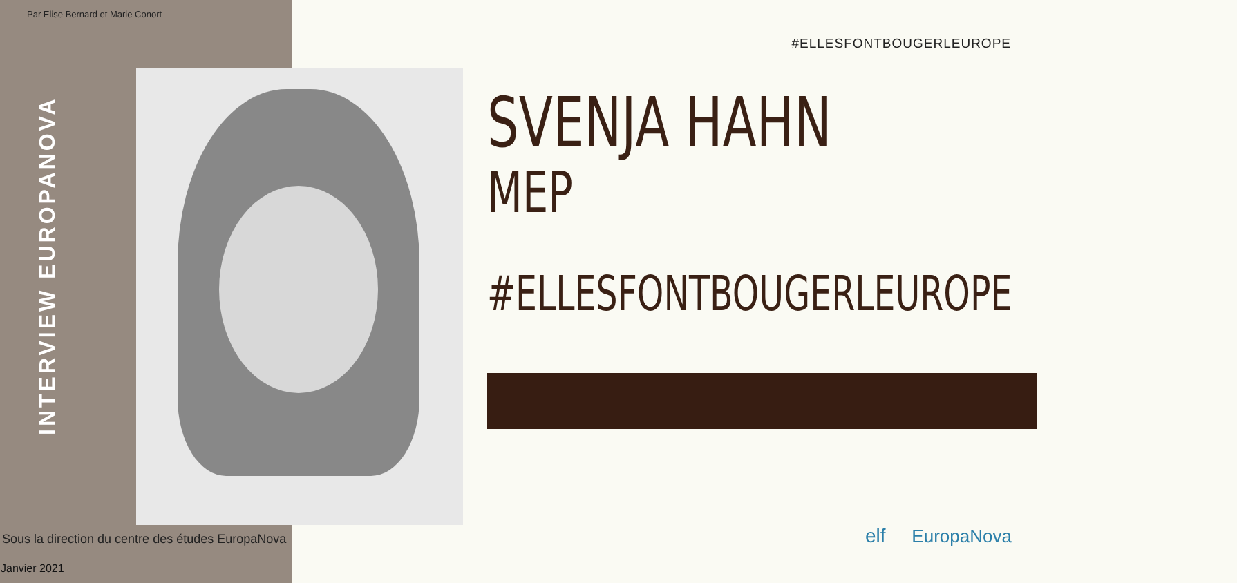Par Elise Bernard et Marie Conort
INTERVIEW EUROPANOVA
Sous la direction du centre des études EuropaNova
Janvier 2021
#ELLESFONTBOUGERLEUROPE
SVENJA HAHN
MEP
#ELLESFONTBOUGERLEUROPE
elf EuropaNova